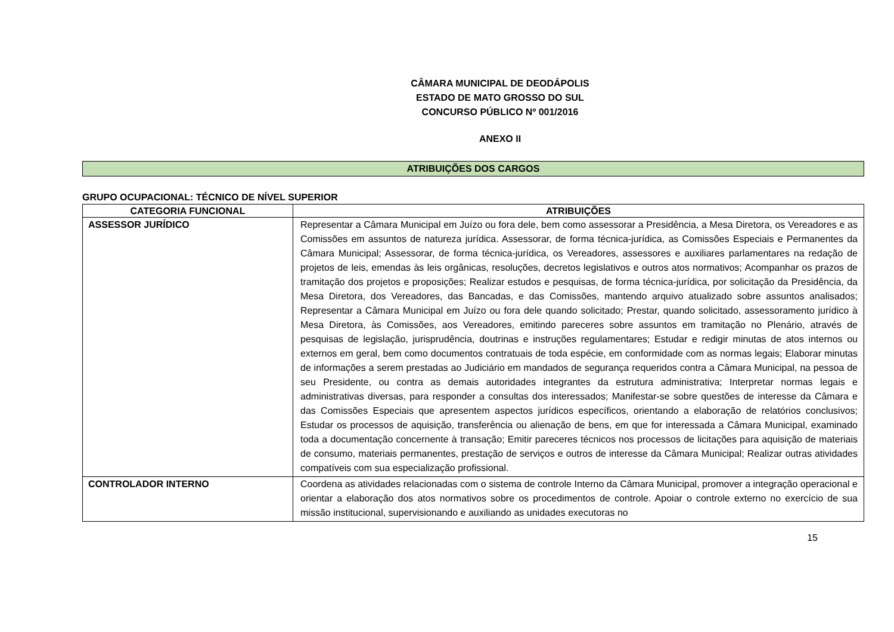CÂMARA MUNICIPAL DE DEODÁPOLIS
ESTADO DE MATO GROSSO DO SUL
CONCURSO PÚBLICO Nº 001/2016
ANEXO II
ATRIBUIÇÕES DOS CARGOS
GRUPO OCUPACIONAL: TÉCNICO DE NÍVEL SUPERIOR
| CATEGORIA FUNCIONAL | ATRIBUIÇÕES |
| --- | --- |
| ASSESSOR JURÍDICO | Representar a Câmara Municipal em Juízo ou fora dele, bem como assessorar a Presidência, a Mesa Diretora, os Vereadores e as Comissões em assuntos de natureza jurídica. Assessorar, de forma técnica-jurídica, as Comissões Especiais e Permanentes da Câmara Municipal; Assessorar, de forma técnica-jurídica, os Vereadores, assessores e auxiliares parlamentares na redação de projetos de leis, emendas às leis orgânicas, resoluções, decretos legislativos e outros atos normativos; Acompanhar os prazos de tramitação dos projetos e proposições; Realizar estudos e pesquisas, de forma técnica-jurídica, por solicitação da Presidência, da Mesa Diretora, dos Vereadores, das Bancadas, e das Comissões, mantendo arquivo atualizado sobre assuntos analisados; Representar a Câmara Municipal em Juízo ou fora dele quando solicitado; Prestar, quando solicitado, assessoramento jurídico à Mesa Diretora, às Comissões, aos Vereadores, emitindo pareceres sobre assuntos em tramitação no Plenário, através de pesquisas de legislação, jurisprudência, doutrinas e instruções regulamentares; Estudar e redigir minutas de atos internos ou externos em geral, bem como documentos contratuais de toda espécie, em conformidade com as normas legais; Elaborar minutas de informações a serem prestadas ao Judiciário em mandados de segurança requeridos contra a Câmara Municipal, na pessoa de seu Presidente, ou contra as demais autoridades integrantes da estrutura administrativa; Interpretar normas legais e administrativas diversas, para responder a consultas dos interessados; Manifestar-se sobre questões de interesse da Câmara e das Comissões Especiais que apresentem aspectos jurídicos específicos, orientando a elaboração de relatórios conclusivos; Estudar os processos de aquisição, transferência ou alienação de bens, em que for interessada a Câmara Municipal, examinado toda a documentação concernente à transação; Emitir pareceres técnicos nos processos de licitações para aquisição de materiais de consumo, materiais permanentes, prestação de serviços e outros de interesse da Câmara Municipal; Realizar outras atividades compatíveis com sua especialização profissional. |
| CONTROLADOR INTERNO | Coordena as atividades relacionadas com o sistema de controle Interno da Câmara Municipal, promover a integração operacional e orientar a elaboração dos atos normativos sobre os procedimentos de controle. Apoiar o controle externo no exercício de sua missão institucional, supervisionando e auxiliando as unidades executoras no |
15